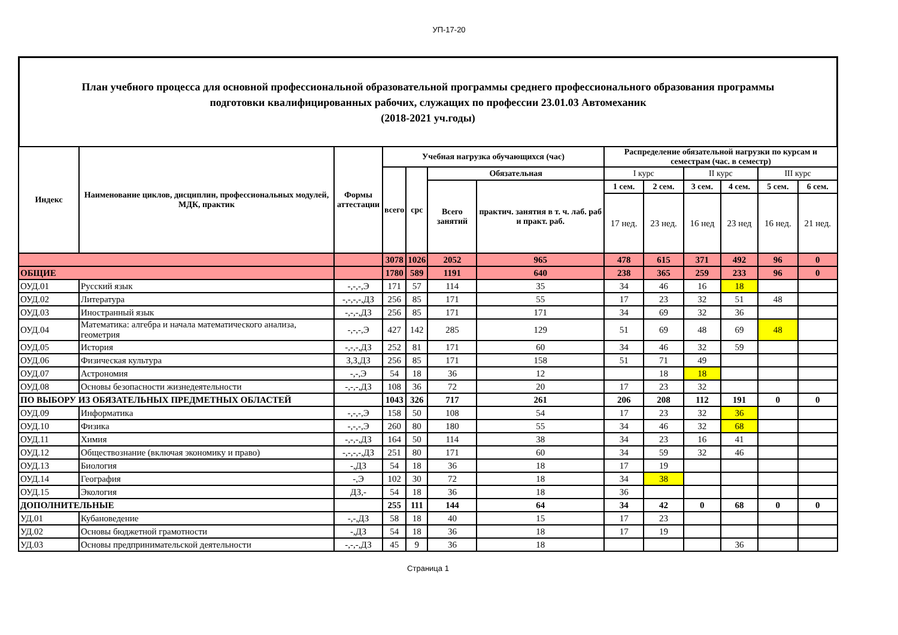УП-17-20
План учебного процесса для основной профессиональной образовательной программы среднего профессионального образования программы
подготовки квалифицированных рабочих, служащих по профессии 23.01.03 Автомеханик
(2018-2021 уч.годы)
| Индекс | Наименование циклов, дисциплин, профессиональных модулей, МДК, практик | Формы аттестации | Учебная нагрузка обучающихся (час) | | | | Распределение обязательной нагрузки по курсам и семестрам (час. в семестр) | | | | | |
| --- | --- | --- | --- | --- | --- | --- | --- | --- | --- | --- | --- | --- |
| | | | всего | срс | Обязательная | | I курс | | II курс | | III курс | |
| | | | | | Всего занятий | практич. занятия в т. ч. лаб. раб и практ. раб. | 1 сем. | 2 сем. | 3 сем. | 4 сем. | 5 сем. | 6 сем. |
| | | | | | | | 17 нед. | 23 нед. | 16 нед | 23 нед | 16 нед. | 21 нед. |
| | | | 3078 | 1026 | 2052 | 965 | 478 | 615 | 371 | 492 | 96 | 0 |
| ОБЩИЕ | | | 1780 | 589 | 1191 | 640 | 238 | 365 | 259 | 233 | 96 | 0 |
| ОУД.01 | Русский язык | -,-,-,Э | 171 | 57 | 114 | 35 | 34 | 46 | 16 | 18 | | |
| ОУД.02 | Литература | -,-,-,-,ДЗ | 256 | 85 | 171 | 55 | 17 | 23 | 32 | 51 | 48 | |
| ОУД.03 | Иностранный язык | -,-,-,ДЗ | 256 | 85 | 171 | 171 | 34 | 69 | 32 | 36 | | |
| ОУД.04 | Математика: алгебра и начала математического анализа, геометрия | -,-,-,Э | 427 | 142 | 285 | 129 | 51 | 69 | 48 | 69 | 48 | |
| ОУД.05 | История | -,-,-,ДЗ | 252 | 81 | 171 | 60 | 34 | 46 | 32 | 59 | | |
| ОУД.06 | Физическая культура | З,З,ДЗ | 256 | 85 | 171 | 158 | 51 | 71 | 49 | | | |
| ОУД.07 | Астрономия | -,-,Э | 54 | 18 | 36 | 12 | | 18 | 18 | | | |
| ОУД.08 | Основы безопасности жизнедеятельности | -,-,-,ДЗ | 108 | 36 | 72 | 20 | 17 | 23 | 32 | | | |
| ПО ВЫБОРУ ИЗ ОБЯЗАТЕЛЬНЫХ ПРЕДМЕТНЫХ ОБЛАСТЕЙ | | | 1043 | 326 | 717 | 261 | 206 | 208 | 112 | 191 | 0 | 0 |
| ОУД.09 | Информатика | -,-,-,Э | 158 | 50 | 108 | 54 | 17 | 23 | 32 | 36 | | |
| ОУД.10 | Физика | -,-,-,Э | 260 | 80 | 180 | 55 | 34 | 46 | 32 | 68 | | |
| ОУД.11 | Химия | -,-,-,ДЗ | 164 | 50 | 114 | 38 | 34 | 23 | 16 | 41 | | |
| ОУД.12 | Обществознание (включая экономику и право) | -,-,-,-,ДЗ | 251 | 80 | 171 | 60 | 34 | 59 | 32 | 46 | | |
| ОУД.13 | Биология | -,ДЗ | 54 | 18 | 36 | 18 | 17 | 19 | | | | |
| ОУД.14 | География | -,Э | 102 | 30 | 72 | 18 | 34 | 38 | | | | |
| ОУД.15 | Экология | ДЗ,- | 54 | 18 | 36 | 18 | 36 | | | | | |
| ДОПОЛНИТЕЛЬНЫЕ | | | 255 | 111 | 144 | 64 | 34 | 42 | 0 | 68 | 0 | 0 |
| УД.01 | Кубановедение | -,-,ДЗ | 58 | 18 | 40 | 15 | 17 | 23 | | | | |
| УД.02 | Основы бюджетной грамотности | -,ДЗ | 54 | 18 | 36 | 18 | 17 | 19 | | | | |
| УД.03 | Основы предпринимательской деятельности | -,-,-,ДЗ | 45 | 9 | 36 | 18 | | | | 36 | | |
Страница 1